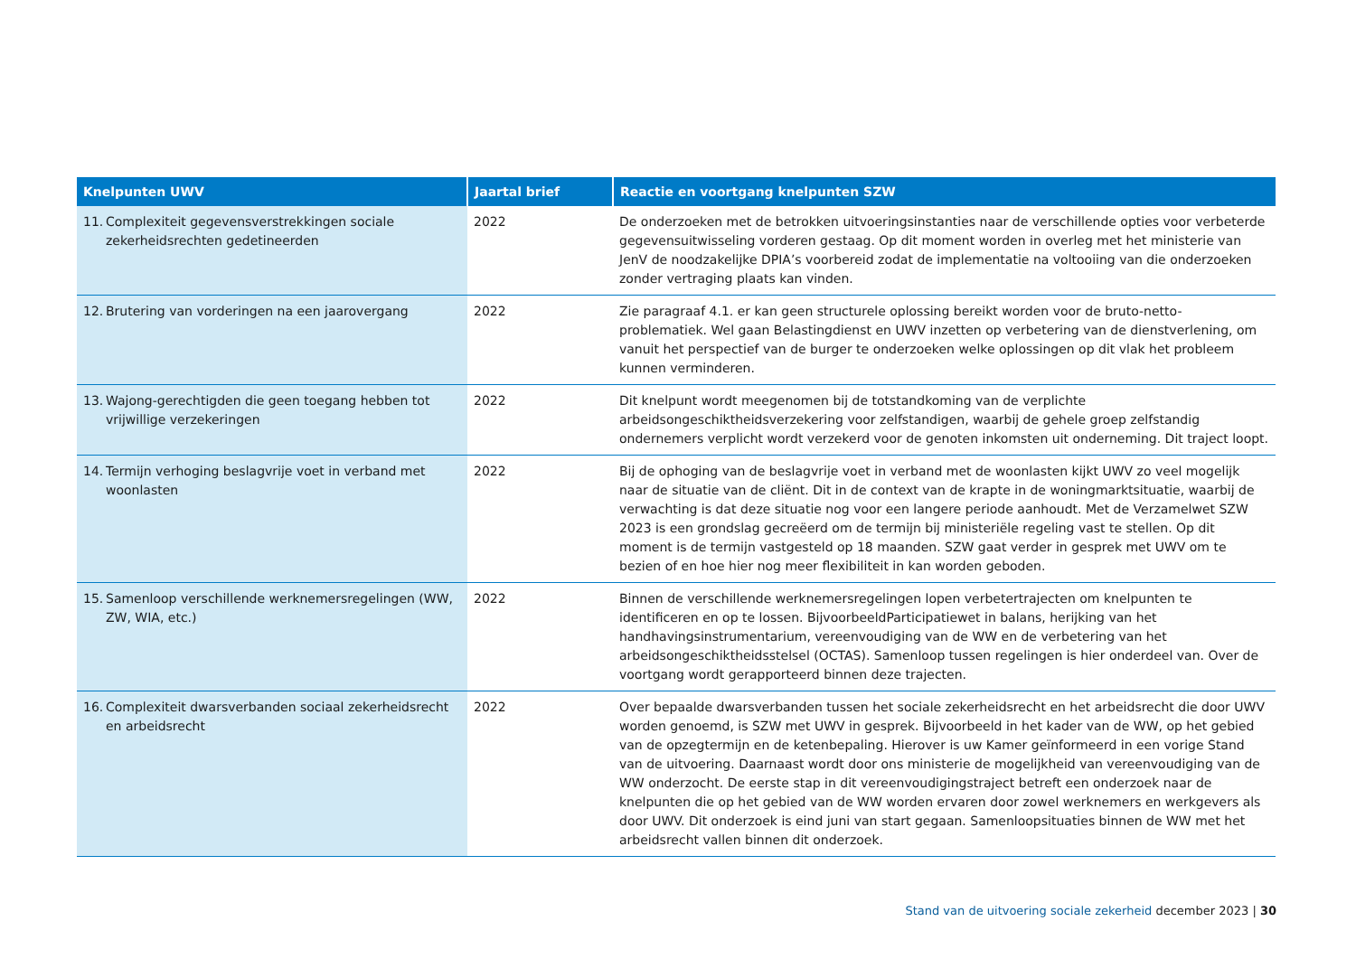| Knelpunten UWV | Jaartal brief | Reactie en voortgang knelpunten SZW |
| --- | --- | --- |
| 11. Complexiteit gegevensverstrekkingen sociale zekerheids­rechten gedetineerden | 2022 | De onderzoeken met de betrokken uitvoeringsinstanties naar de verschillende opties voor verbeterde gegevensuitwisseling vorderen gestaag. Op dit moment worden in overleg met het ministerie van JenV de noodzakelijke DPIA’s voorbereid zodat de implementatie na voltooiing van die onderzoeken zonder vertraging plaats kan vinden. |
| 12. Brutering van vorderingen na een jaarovergang | 2022 | Zie paragraaf 4.1. er kan geen structurele oplossing bereikt worden voor de bruto-netto-problematiek. Wel gaan Belastingdienst en UWV inzetten op verbetering van de dienstverlening, om vanuit het perspectief van de burger te onderzoeken welke oplossingen op dit vlak het probleem kunnen verminderen. |
| 13. Wajong-gerechtigden die geen toegang hebben tot vrijwillige verzekeringen | 2022 | Dit knelpunt wordt meegenomen bij de totstandkoming van de verplichte arbeidsongeschiktheidsverzekering voor zelfstandigen, waarbij de gehele groep zelfstandig ondernemers verplicht wordt verzekerd voor de genoten inkomsten uit onderneming. Dit traject loopt. |
| 14. Termijn verhoging beslagvrije voet in verband met woon­lasten | 2022 | Bij de ophoging van de beslagvrije voet in verband met de woonlasten kijkt UWV zo veel mogelijk naar de situatie van de cliënt. Dit in de context van de krapte in de woningmarktsituatie, waarbij de verwachting is dat deze situatie nog voor een langere periode aanhoudt. Met de Verzamelwet SZW 2023 is een grondslag gecreëerd om de termijn bij ministeriële regeling vast te stellen. Op dit moment is de termijn vastgesteld op 18 maanden. SZW gaat verder in gesprek met UWV om te bezien of en hoe hier nog meer flexibiliteit in kan worden geboden. |
| 15. Samenloop verschillende werknemersregelingen (WW, ZW, WIA, etc.) | 2022 | Binnen de verschillende werknemersregelingen lopen verbetertrajecten om knelpunten te identificeren en op te lossen. BijvoorbeeldParticipatiewet in balans, herijking van het handhavingsinstrumentarium, vereenvoudiging van de WW en de verbetering van het arbeidsongeschiktheidsstelsel (OCTAS). Samenloop tussen regelingen is hier onderdeel van. Over de voortgang wordt gerapporteerd binnen deze trajecten. |
| 16. Complexiteit dwarsverbanden sociaal zekerheidsrecht en arbeidsrecht | 2022 | Over bepaalde dwarsverbanden tussen het sociale zekerheidsrecht en het arbeidsrecht die door UWV worden genoemd, is SZW met UWV in gesprek. Bijvoorbeeld in het kader van de WW, op het gebied van de opzegtermijn en de ketenbepaling. Hierover is uw Kamer geïnformeerd in een vorige Stand van de uitvoering. Daarnaast wordt door ons ministerie de mogelijkheid van vereenvoudiging van de WW onderzocht. De eerste stap in dit vereenvoudigingstraject betreft een onderzoek naar de knelpunten die op het gebied van de WW worden ervaren door zowel werknemers en werkgevers als door UWV. Dit onderzoek is eind juni van start gegaan. Samenloopsituaties binnen de WW met het arbeidsrecht vallen binnen dit onderzoek. |
Stand van de uitvoering sociale zekerheid december 2023 | 30